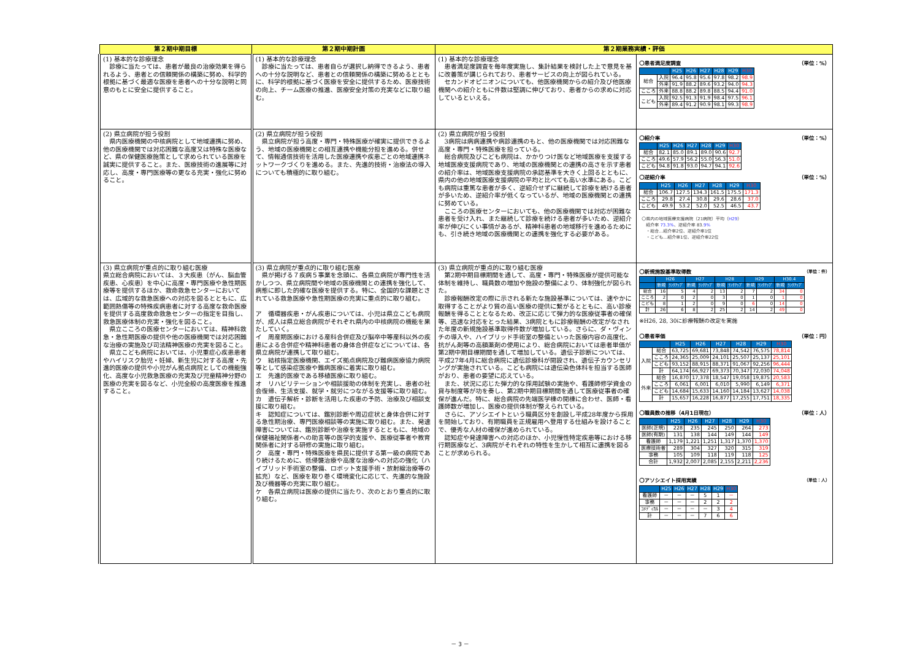| 第２期中期目標 | 第２期中期計画 | 第２期業務実績・評価 | |
| --- | --- | --- | --- |
| (1) 基本的な診療理念 診療に当たっては、患者が最良の治療効果を得られるよう、患者との信頼関係の構築に努め、科学的根拠に基づく最適な医療を患者への十分な説明と同意のもとに安全に提供すること。 | (1) 基本的な診療理念 診療に当たっては、患者自らが選択し納得できるよう、患者への十分な説明など、患者との信頼関係の構築に努めるとともに、科学的根拠に基づく医療を安全に提供するため、医療技術の向上、チーム医療の推進、医療安全対策の充実などに取り組む。 | (1) 基本的な診療理念 患者満足度調査を毎年度実施し、集計結果を検討した上で意見を基に改善策が講じられており、患者サービスの向上が図られている。 セカンドオピニオンについても、他医療機関からの紹介及び他医療機関への紹介ともに件数は堅調に伸びており、患者からの求めに対応しているといえる。 | 〇患者満足度調査 （単位：%） / / / H25 / H26 / H27 / H28 / H29 / H30 / / --- / --- / --- / --- / --- / --- / --- / --- / / 総合 / 入院 / 96.4 / 95.8 / 95.6 / 97.8 / 98.2 / 98.9 / / / 外来 / 91.9 / 88.2 / 89.6 / 93.2 / 94.0 / 94.3 / / こころ / 外来 / 88.8 / 88.2 / 89.8 / 88.5 / 94.4 / 91.0 / / こども / 入院 / 92.5 / 91.3 / 91.9 / 98.4 / 97.5 / 96.1 / / / 外来 / 89.4 / 91.2 / 90.9 / 98.1 / 99.3 / 98.9 / |
| (2) 県立病院が担う役割 県内医療機関の中核病院として地域連携に努め、他の医療機関では対応困難な高度又は特殊な医療など、県の保健医療施策として求められている医療を誠実に提供すること。また、医療技術の進展等に対応し、高度・専門医療等の更なる充実・強化に努めること。 | (2) 県立病院が担う役割 県立病院が担う高度・専門・特殊医療が確実に提供できるよう、地域の医療機関との相互連携や機能分担を進める。併せて、情報通信技術を活用した医療連携や疾患ごとの地域連携ネットワークづくりを進める。また、先進的技術・治療法の導入についても積極的に取り組む。 | (2) 県立病院が担う役割 3病院は病病連携や病診連携のもと、他の医療機関では対応困難な高度・専門・特殊医療を担っている。 総合病院及びこども病院は、かかりつけ医など地域医療を支援する地域医療支援病院であり、地域の医療機関との連携の高さを示す患者の紹介率は、地域医療支援病院の承認基準を大きく上回るとともに、県内の他の地域医療支援病院の平均と比べても高い水準にある。こども病院は重篤な患者が多く、逆紹介せずに継続して診療を続ける患者が多いため、逆紹介率が低くなっているが、地域の医療機関との連携に努めている。 こころの医療センターにおいても、他の医療機関では対応が困難な患者を受け入れ、また継続して診療を続ける患者が多いため、逆紹介率が伸びにくい事情があるが、精神科患者の地域移行を進めるためにも、引き続き地域の医療機関との連携を強化する必要がある。 | 〇紹介率 （単位：%） / / H25 / H26 / H27 / H28 / H29 / H30 / / --- / --- / --- / --- / --- / --- / --- / / 総合 / 82.1 / 85.0 / 89.1 / 89.0 / 90.6 / 92.7 / / こころ / 49.6 / 57.9 / 56.2 / 55.0 / 56.3 / 51.0 / / こども / 94.8 / 91.8 / 93.0 / 94.7 / 94.1 / 92.6 / 〇逆紹介率 （単位：%） / / H25 / H26 / H27 / H28 / H29 / H30 / / --- / --- / --- / --- / --- / --- / --- / / 総合 / 106.7 / 127.5 / 134.3 / 161.5 / 175.5 / 171.3 / / こころ / 29.8 / 27.4 / 30.8 / 29.6 / 28.6 / 37.0 / / こども / 49.9 / 53.2 / 52.0 / 52.5 / 46.5 / 43.7 / 〇県内の地域医療支援病院（21病院）平均（ H29 ） 紹介率 73.3% 、逆紹介率 83. 9% ・総合…紹介率2位、逆紹介率1位 ・こども…紹介率1位、逆紹介率22位 |
| (3) 県立病院が重点的に取り組む医療 県立総合病院においては、３大疾患（がん、脳血管疾患、心疾患）を中心に高度・専門医療や急性期医療等を提供するほか、救命救急センターにおいては、広域的な救急医療への対応を図るとともに、広範囲熱傷等の特殊疾病患者に対する高度な救命医療を提供する高度救命救急センターの指定を目指し、救急医療体制の充実・強化を図ること。 県立こころの医療センターにおいては、精神科救急・急性期医療の提供や他の医療機関では対応困難な治療の実施及び司法精神医療の充実を図ること。 県立こども病院においては、小児重症心疾患患者やハイリスク胎児・妊婦、新生児に対する高度・先進的医療の提供や小児がん拠点病院としての機能強化、高度な小児救急医療の充実及び児童精神分野の医療の充実を図るなど、小児全般の高度医療を推進すること。 | (3) 県立病院が重点的に取り組む医療 県が掲げる７疾病５事業を念頭に、各県立病院が専門性を活かしつつ、県立病院間や地域の医療機関との連携を強化して、病態に即した的確な医療を提供する。特に、全国的な課題とされている救急医療や急性期医療の充実に重点的に取り組む。 ア 循環器疾患・がん疾患については、小児は県立こども病院が、成人は県立総合病院がそれぞれ県内の中核病院の機能を果たしていく。 イ 周産期医療における産科合併症及び脳卒中等産科以外の疾患による合併症や精神科患者の身体合併症などについては、各県立病院が連携して取り組む。 ウ 結核指定医療機関、エイズ拠点病院及び難病医療協力病院等として感染症医療や難病医療に着実に取り組む。 エ 先進的医療である移植医療に取り組む。 オ リハビリテーションや相談援助の体制を充実し、患者の社会復帰、生活支援、就学・就労につながる支援等に取り組む。 カ 遺伝子解析・診断を活用した疾患の予防、治療及び相談支援に取り組む。 キ 認知症については、鑑別診断や周辺症状と身体合併に対する急性期治療、専門医療相談等の実施に取り組む。また、発達障害については、鑑別診断や治療を実施するとともに、地域の保健福祉関係者への助言等の医学的支援や、医療従事者や教育関係者に対する研修の実施に取り組む。 ク 高度・専門・特殊医療を県民に提供する第一級の病院であり続けるために、低侵襲治療や高度な治療への対応の強化（ハイブリッド手術室の整備、ロボット支援手術・放射線治療等の拡充）など、医療を取り巻く環境変化に応じて、先進的な施設及び機器等の充実に取り組む。 ケ 各県立病院は医療の提供に当たり、次のとおり重点的に取り組む。 | (3) 県立病院が重点的に取り組む医療 第2期中期目標期間を通して、高度・専門・特殊医療が提供可能な体制を維持し、職員数の増加や施設の整備により、体制強化が図られた。 診療報酬改定の際に示される新たな施設基準については、速やかに取得することがより質の高い医療の提供に繋がるとともに、高い診療報酬を得ることとなるため、改正に応じて弾力的な医療従事者の確保等、迅速な対応をとった結果、3病院ともに診療報酬の改定がなされた年度の新規施設基準取得件数が増加している。さらに、ダ・ヴィンチの導入や、ハイブリッド手術室の整備といった医療内容の高度化、抗がん剤等の高額薬剤の使用により、総合病院においては患者単価が第2期中期目標期間を通して増加している。遺伝子診断については、平成27年4月に総合病院に遺伝診療科が開設され、遺伝子カウンセリングが実施されている。こども病院には遺伝染色体科を担当する医師がおり、患者の要望に応えている。 また、状況に応じた弾力的な採用試験の実施や、看護師修学資金の貸与制度等が功を奏し、第2期中期目標期間を通して医療従事者の確保が進んだ。特に、総合病院の先端医学棟の開棟に合わせ、医師・看護師数が増加し、医療の提供体制が整えられている。 さらに、アソシエイトという職員区分を創設し平成28年度から採用を開始しており、有期職員を正規雇用へ登用する仕組みを設けることで、優秀な人材の確保が進められている。 認知症や発達障害への対応のほか、小児慢性特定疾患等における移行期医療など、3病院がそれぞれの特性を生かして相互に連携を図ることが求められる。 | 〇新規施設基準取得数 （単位：件） / / H26 / / H27 / / H28 / / H29 / / H30.4 / / / --- / --- / --- / --- / --- / --- / --- / --- / --- / --- / --- / / / 新規 / ﾗﾝｸｱｯﾌﾟ / 新規 / ﾗﾝｸｱｯﾌﾟ / 新規 / ﾗﾝｸｱｯﾌﾟ / 新規 / ﾗﾝｸｱｯﾌﾟ / 新規 / ﾗﾝｸｱｯﾌﾟ / / 総合 / 16 / 5 / 4 / 2 / 13 / 2 / 7 / 2 / 34 / 0 / / こころ / 2 / 0 / 2 / 0 / 3 / 0 / 1 / 0 / 1 / 0 / / こども / 8 / 1 / 2 / 0 / 9 / 0 / 6 / 0 / 14 / 0 / / 計 / 26 / 6 / 8 / 2 / 25 / 2 / 14 / 2 / 49 / 0 / ※H26, 28, 30に診療報酬の改定を実施 〇患者単価 （単位：円） / / / H25 / H26 / H27 / H28 / H29 / H30 / / --- / --- / --- / --- / --- / --- / --- / --- / / 入院 / 総合 / 63,725 / 69,681 / 73,848 / 74,542 / 76,575 / 78,814 / / / こころ / 24,365 / 25,009 / 24,101 / 25,507 / 25,137 / 25,101 / / / こども / 93,152 / 88,915 / 88,371 / 91,067 / 92,256 / 96,444 / / / 計 / 64,174 / 66,927 / 69,373 / 70,347 / 72,030 / 74,048 / / 外来 / 総合 / 16,870 / 17,378 / 18,547 / 19,058 / 19,875 / 20,583 / / / こころ / 6,061 / 6,001 / 6,010 / 5,990 / 6,149 / 6,371 / / / こども / 14,684 / 15,633 / 14,160 / 14,184 / 13,627 / 14,038 / / / 計 / 15,657 / 16,228 / 16,877 / 17,255 / 17,751 / 18,335 / 〇職員数の推移（4月1日現在） （単位：人） / / H25 / H26 / H27 / H28 / H29 / H30 / / --- / --- / --- / --- / --- / --- / --- / / 医師(正規) / 228 / 235 / 245 / 250 / 264 / 273 / / 医師(有期) / 131 / 138 / 144 / 149 / 144 / 149 / / 看護師 / 1,179 / 1,221 / 1,251 / 1,317 / 1,370 / 1,370 / / 医療技術者 / 289 / 304 / 327 / 320 / 315 / 319 / / 事務 / 105 / 109 / 118 / 119 / 118 / 125 / / 合計 / 1,932 / 2,007 / 2,085 / 2,155 / 2,211 / 2,236 / 〇アソシエイト採用実績 （単位：人） / / H25 / H26 / H27 / H28 / H29 / H30 / / --- / --- / --- / --- / --- / --- / --- / / 看護師 / － / － / － / 5 / 1 / － / / 事務 / － / － / － / 2 / 2 / 2 / / ｺﾒﾃﾞｨｶﾙ / － / － / － / － / 3 / 4 / / 計 / － / － / － / 7 / 6 / 6 / |
－ 3 －